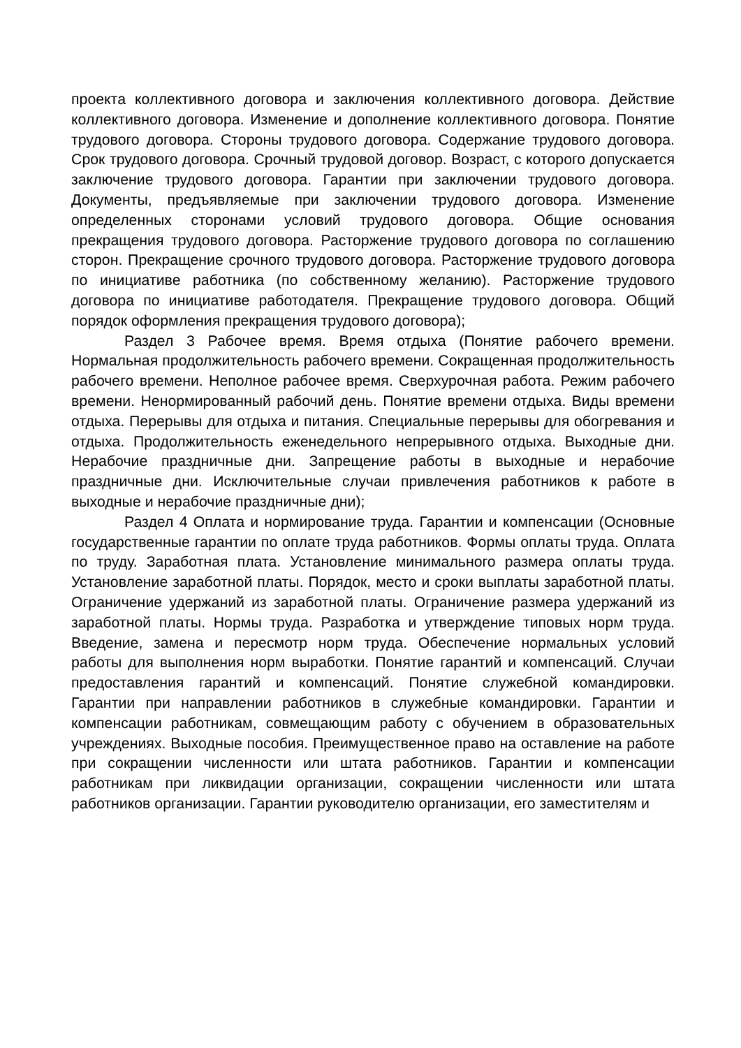проекта коллективного договора и заключения коллективного договора. Действие коллективного договора. Изменение и дополнение коллективного договора. Понятие трудового договора. Стороны трудового договора. Содержание трудового договора. Срок трудового договора. Срочный трудовой договор. Возраст, с которого допускается заключение трудового договора. Гарантии при заключении трудового договора. Документы, предъявляемые при заключении трудового договора. Изменение определенных сторонами условий трудового договора. Общие основания прекращения трудового договора. Расторжение трудового договора по соглашению сторон. Прекращение срочного трудового договора. Расторжение трудового договора по инициативе работника (по собственному желанию). Расторжение трудового договора по инициативе работодателя. Прекращение трудового договора. Общий порядок оформления прекращения трудового договора);
Раздел 3 Рабочее время. Время отдыха (Понятие рабочего времени. Нормальная продолжительность рабочего времени. Сокращенная продолжительность рабочего времени. Неполное рабочее время. Сверхурочная работа. Режим рабочего времени. Ненормированный рабочий день. Понятие времени отдыха. Виды времени отдыха. Перерывы для отдыха и питания. Специальные перерывы для обогревания и отдыха. Продолжительность еженедельного непрерывного отдыха. Выходные дни. Нерабочие праздничные дни. Запрещение работы в выходные и нерабочие праздничные дни. Исключительные случаи привлечения работников к работе в выходные и нерабочие праздничные дни);
Раздел 4 Оплата и нормирование труда. Гарантии и компенсации (Основные государственные гарантии по оплате труда работников. Формы оплаты труда. Оплата по труду. Заработная плата. Установление минимального размера оплаты труда. Установление заработной платы. Порядок, место и сроки выплаты заработной платы. Ограничение удержаний из заработной платы. Ограничение размера удержаний из заработной платы. Нормы труда. Разработка и утверждение типовых норм труда. Введение, замена и пересмотр норм труда. Обеспечение нормальных условий работы для выполнения норм выработки. Понятие гарантий и компенсаций. Случаи предоставления гарантий и компенсаций. Понятие служебной командировки. Гарантии при направлении работников в служебные командировки. Гарантии и компенсации работникам, совмещающим работу с обучением в образовательных учреждениях. Выходные пособия. Преимущественное право на оставление на работе при сокращении численности или штата работников. Гарантии и компенсации работникам при ликвидации организации, сокращении численности или штата работников организации. Гарантии руководителю организации, его заместителям и